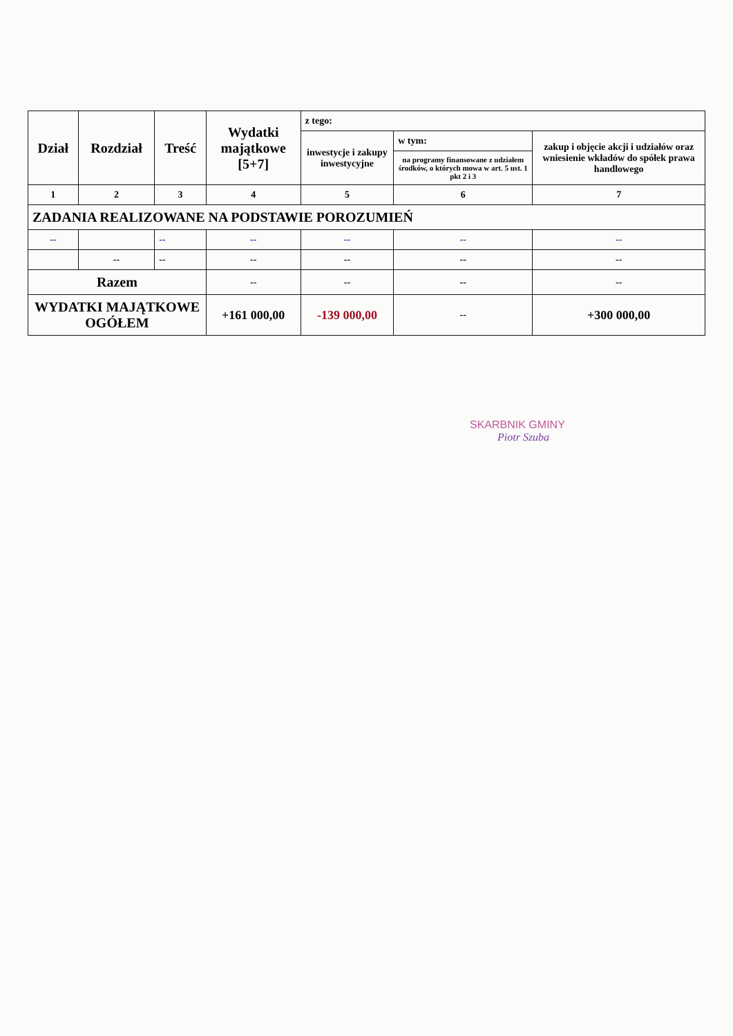| Dział | Rozdział | Treść | Wydatki majątkowe [5+7] | z tego: | | |
| --- | --- | --- | --- | --- | --- | --- |
| | | | | inwestycje i zakupy inwestycyjne | w tym: | zakup i objęcie akcji i udziałów oraz wniesienie wkładów do spółek prawa handlowego |
| | | | | | na programy finansowane z udziałem środków, o których mowa w art. 5 ust. 1 pkt 2 i 3 | |
| 1 | 2 | 3 | 4 | 5 | 6 | 7 |
| ZADANIA REALIZOWANE NA PODSTAWIE POROZUMIEŃ | | | | | | |
| -- | | -- | -- | -- | -- | -- |
| | -- | -- | -- | -- | -- | -- |
| Razem | | | -- | -- | -- | -- |
| WYDATKI MAJĄTKOWE OGÓŁEM | | | +161 000,00 | -139 000,00 | -- | +300 000,00 |
SKARBNIK GMINY
Piotr Szuba